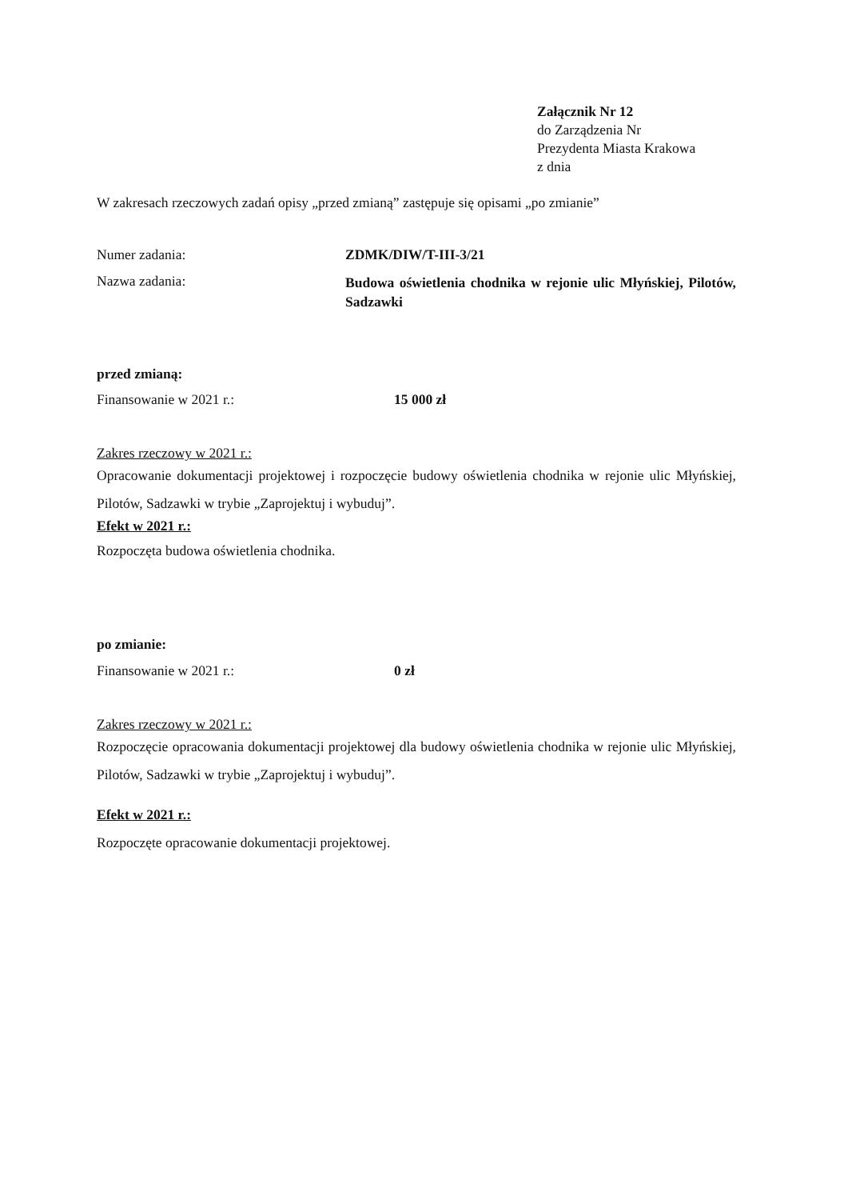Załącznik Nr 12
do Zarządzenia Nr
Prezydenta Miasta Krakowa
z dnia
W zakresach rzeczowych zadań opisy „przed zmianą” zastępuje się opisami „po zmianie”
Numer zadania: ZDMK/DIW/T-III-3/21
Nazwa zadania:
Budowa oświetlenia chodnika w rejonie ulic Młyńskiej, Pilotów, Sadzawki
przed zmianą:
Finansowanie w 2021 r.: 15 000 zł
Zakres rzeczowy w 2021 r.:
Opracowanie dokumentacji projektowej i rozpoczęcie budowy oświetlenia chodnika w rejonie ulic Młyńskiej, Pilotów, Sadzawki w trybie „Zaprojektuj i wybuduj”.
Efekt w 2021 r.:
Rozpoczęta budowa oświetlenia chodnika.
po zmianie:
Finansowanie w 2021 r.: 0 zł
Zakres rzeczowy w 2021 r.:
Rozpoczęcie opracowania dokumentacji projektowej dla budowy oświetlenia chodnika w rejonie ulic Młyńskiej, Pilotów, Sadzawki w trybie „Zaprojektuj i wybuduj”.
Efekt w 2021 r.:
Rozpoczęte opracowanie dokumentacji projektowej.